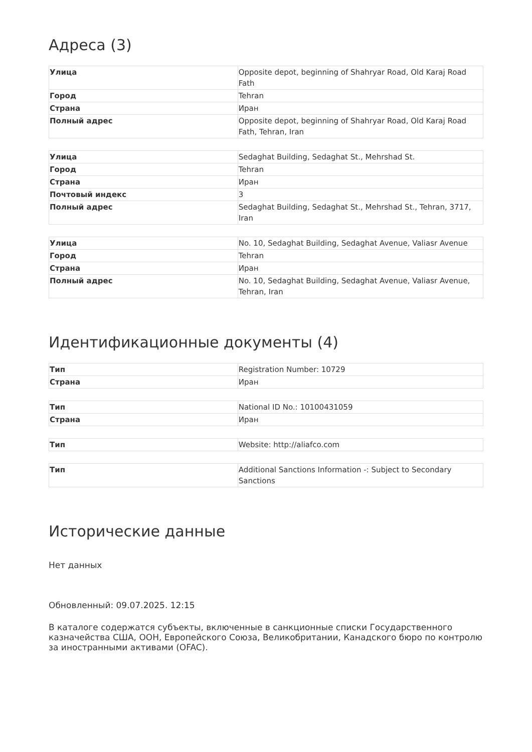Адреса (3)
| Улица | Opposite depot, beginning of Shahryar Road, Old Karaj Road Fath |
| Город | Tehran |
| Страна | Иран |
| Полный адрес | Opposite depot, beginning of Shahryar Road, Old Karaj Road Fath, Tehran, Iran |
| Улица | Sedaghat Building, Sedaghat St., Mehrshad St. |
| Город | Tehran |
| Страна | Иран |
| Почтовый индекс | 3 |
| Полный адрес | Sedaghat Building, Sedaghat St., Mehrshad St., Tehran, 3717, Iran |
| Улица | No. 10, Sedaghat Building, Sedaghat Avenue, Valiasr Avenue |
| Город | Tehran |
| Страна | Иран |
| Полный адрес | No. 10, Sedaghat Building, Sedaghat Avenue, Valiasr Avenue, Tehran, Iran |
Идентификационные документы (4)
| Тип | Registration Number: 10729 |
| Страна | Иран |
| Тип | National ID No.: 10100431059 |
| Страна | Иран |
| Тип | Website: http://aliafco.com |
| Тип | Additional Sanctions Information -: Subject to Secondary Sanctions |
Исторические данные
Нет данных
Обновленный: 09.07.2025. 12:15
В каталоге содержатся субъекты, включенные в санкционные списки Государственного казначейства США, ООН, Европейского Союза, Великобритании, Канадского бюро по контролю за иностранными активами (OFAC).